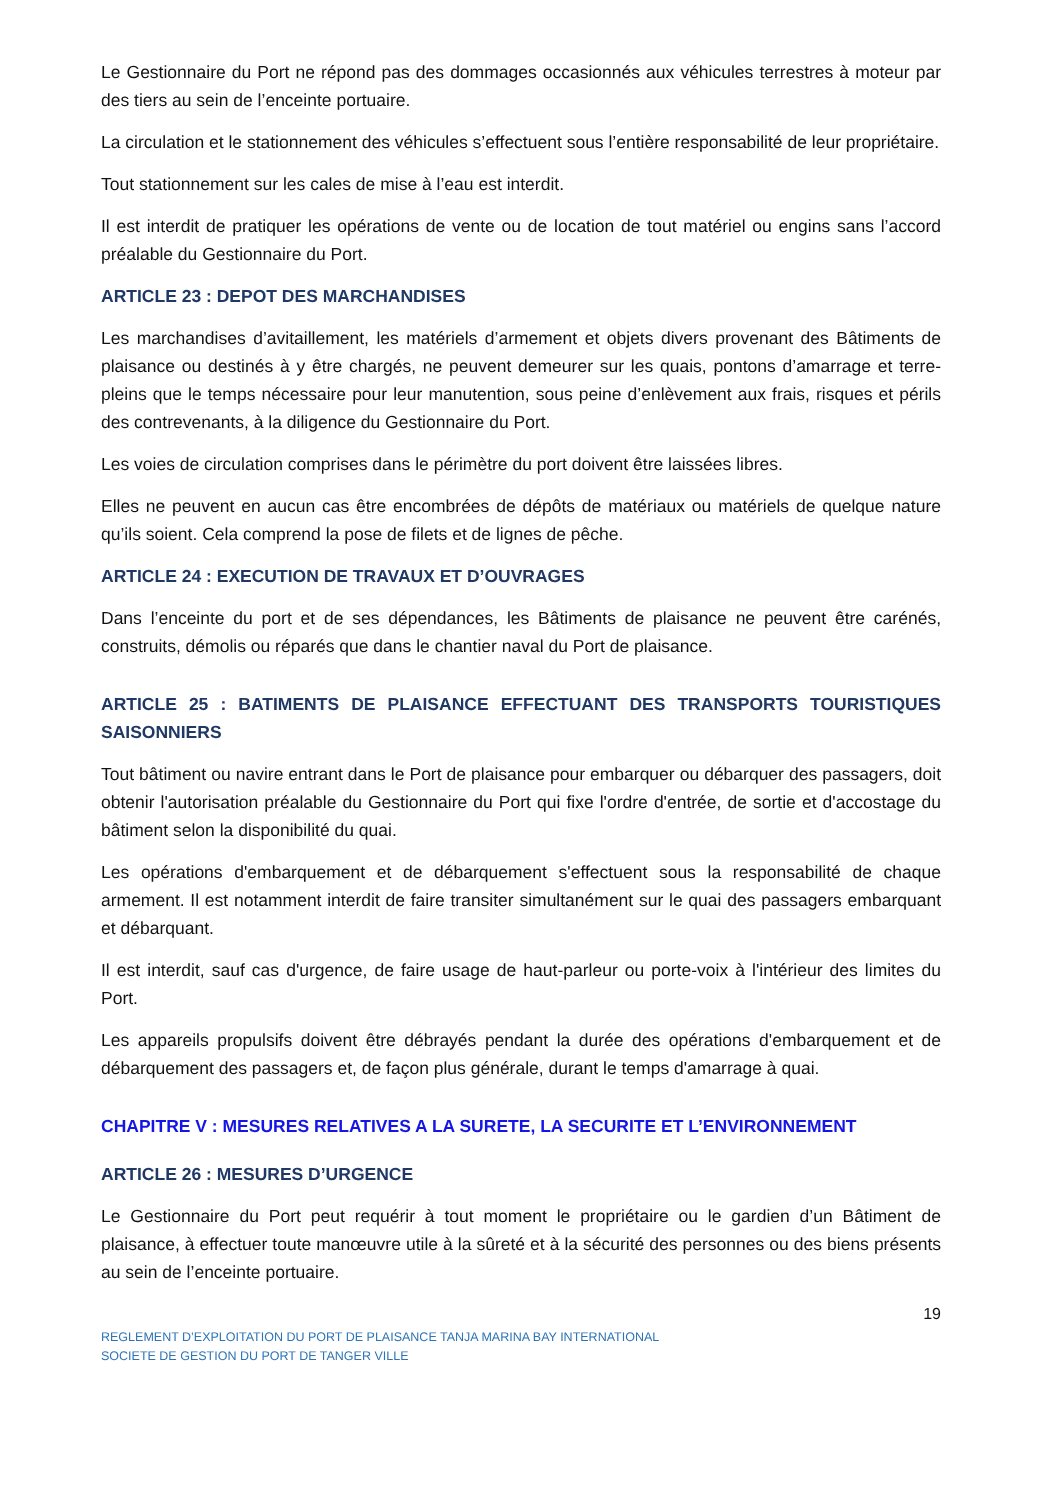Le Gestionnaire du Port ne répond pas des dommages occasionnés aux véhicules terrestres à moteur par des tiers au sein de l’enceinte portuaire.
La circulation et le stationnement des véhicules s’effectuent sous l’entière responsabilité de leur propriétaire.
Tout stationnement sur les cales de mise à l’eau est interdit.
Il est interdit de pratiquer les opérations de vente ou de location de tout matériel ou engins sans l’accord préalable du Gestionnaire du Port.
ARTICLE 23 : DEPOT DES MARCHANDISES
Les marchandises d’avitaillement, les matériels d’armement et objets divers provenant des Bâtiments de plaisance ou destinés à y être chargés, ne peuvent demeurer sur les quais, pontons d’amarrage et terre-pleins que le temps nécessaire pour leur manutention, sous peine d’enlèvement aux frais, risques et périls des contrevenants, à la diligence du Gestionnaire du Port.
Les voies de circulation comprises dans le périmètre du port doivent être laissées libres.
Elles ne peuvent en aucun cas être encombrées de dépôts de matériaux ou matériels de quelque nature qu’ils soient. Cela comprend la pose de filets et de lignes de pêche.
ARTICLE 24 : EXECUTION DE TRAVAUX ET D’OUVRAGES
Dans l’enceinte du port et de ses dépendances, les Bâtiments de plaisance ne peuvent être carénés, construits, démolis ou réparés que dans le chantier naval du Port de plaisance.
ARTICLE 25 : BATIMENTS DE PLAISANCE EFFECTUANT DES TRANSPORTS TOURISTIQUES SAISONNIERS
Tout bâtiment ou navire entrant dans le Port de plaisance pour embarquer ou débarquer des passagers, doit obtenir l'autorisation préalable du Gestionnaire du Port qui fixe l'ordre d'entrée, de sortie et d'accostage du bâtiment selon la disponibilité du quai.
Les opérations d'embarquement et de débarquement s'effectuent sous la responsabilité de chaque armement. Il est notamment interdit de faire transiter simultanément sur le quai des passagers embarquant et débarquant.
Il est interdit, sauf cas d'urgence, de faire usage de haut-parleur ou porte-voix à l'intérieur des limites du Port.
Les appareils propulsifs doivent être débrayés pendant la durée des opérations d'embarquement et de débarquement des passagers et, de façon plus générale, durant le temps d'amarrage à quai.
CHAPITRE V : MESURES RELATIVES A LA SURETE, LA SECURITE ET L’ENVIRONNEMENT
ARTICLE 26 : MESURES D’URGENCE
Le Gestionnaire du Port peut requérir à tout moment le propriétaire ou le gardien d’un Bâtiment de plaisance, à effectuer toute manœuvre utile à la sûreté et à la sécurité des personnes ou des biens présents au sein de l’enceinte portuaire.
19
REGLEMENT D’EXPLOITATION DU PORT DE PLAISANCE TANJA MARINA BAY INTERNATIONAL
SOCIETE DE GESTION DU PORT DE TANGER VILLE